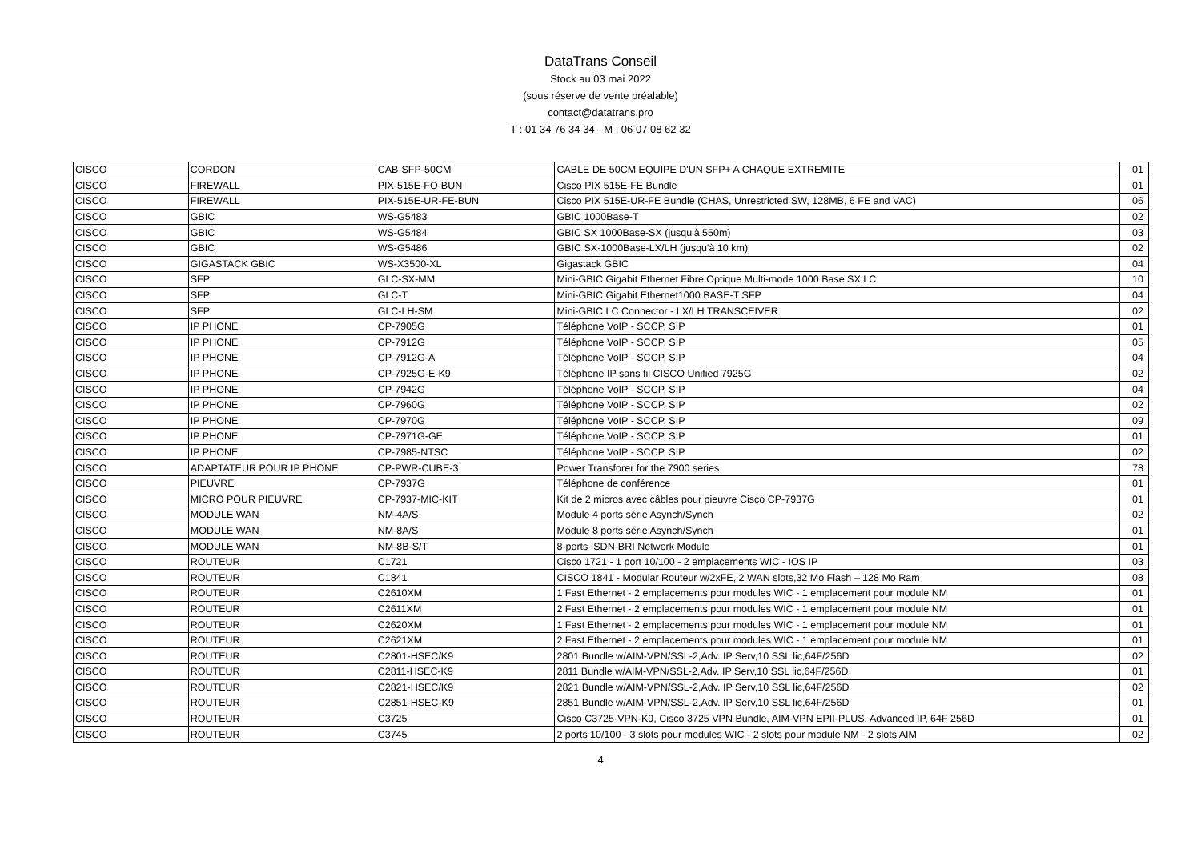DataTrans Conseil
Stock au 03 mai 2022
(sous réserve de vente préalable)
contact@datatrans.pro
T : 01 34 76 34 34 - M : 06 07 08 62 32
| CISCO | CORDON | CAB-SFP-50CM | CABLE DE 50CM EQUIPE D'UN SFP+ A CHAQUE EXTREMITE | 01 |
| CISCO | FIREWALL | PIX-515E-FO-BUN | Cisco PIX 515E-FE Bundle | 01 |
| CISCO | FIREWALL | PIX-515E-UR-FE-BUN | Cisco PIX 515E-UR-FE Bundle (CHAS, Unrestricted SW, 128MB, 6 FE and VAC) | 06 |
| CISCO | GBIC | WS-G5483 | GBIC 1000Base-T | 02 |
| CISCO | GBIC | WS-G5484 | GBIC SX 1000Base-SX (jusqu'à 550m) | 03 |
| CISCO | GBIC | WS-G5486 | GBIC SX-1000Base-LX/LH (jusqu'à 10 km) | 02 |
| CISCO | GIGASTACK GBIC | WS-X3500-XL | Gigastack GBIC | 04 |
| CISCO | SFP | GLC-SX-MM | Mini-GBIC Gigabit Ethernet Fibre Optique Multi-mode 1000 Base SX LC | 10 |
| CISCO | SFP | GLC-T | Mini-GBIC Gigabit Ethernet1000 BASE-T SFP | 04 |
| CISCO | SFP | GLC-LH-SM | Mini-GBIC LC Connector - LX/LH TRANSCEIVER | 02 |
| CISCO | IP PHONE | CP-7905G | Téléphone VoIP - SCCP, SIP | 01 |
| CISCO | IP PHONE | CP-7912G | Téléphone VoIP - SCCP, SIP | 05 |
| CISCO | IP PHONE | CP-7912G-A | Téléphone VoIP - SCCP, SIP | 04 |
| CISCO | IP PHONE | CP-7925G-E-K9 | Téléphone IP sans fil CISCO Unified 7925G | 02 |
| CISCO | IP PHONE | CP-7942G | Téléphone VoIP - SCCP, SIP | 04 |
| CISCO | IP PHONE | CP-7960G | Téléphone VoIP - SCCP, SIP | 02 |
| CISCO | IP PHONE | CP-7970G | Téléphone VoIP - SCCP, SIP | 09 |
| CISCO | IP PHONE | CP-7971G-GE | Téléphone VoIP - SCCP, SIP | 01 |
| CISCO | IP PHONE | CP-7985-NTSC | Téléphone VoIP - SCCP, SIP | 02 |
| CISCO | ADAPTATEUR POUR IP PHONE | CP-PWR-CUBE-3 | Power Transforer for the 7900 series | 78 |
| CISCO | PIEUVRE | CP-7937G | Téléphone de conférence | 01 |
| CISCO | MICRO POUR PIEUVRE | CP-7937-MIC-KIT | Kit de 2 micros avec câbles pour pieuvre Cisco CP-7937G | 01 |
| CISCO | MODULE WAN | NM-4A/S | Module 4 ports série Asynch/Synch | 02 |
| CISCO | MODULE WAN | NM-8A/S | Module 8 ports série Asynch/Synch | 01 |
| CISCO | MODULE WAN | NM-8B-S/T | 8-ports ISDN-BRI Network Module | 01 |
| CISCO | ROUTEUR | C1721 | Cisco 1721 - 1 port 10/100 - 2 emplacements WIC - IOS IP | 03 |
| CISCO | ROUTEUR | C1841 | CISCO 1841 - Modular Routeur w/2xFE, 2 WAN slots,32 Mo Flash – 128 Mo Ram | 08 |
| CISCO | ROUTEUR | C2610XM | 1 Fast Ethernet - 2 emplacements pour modules WIC - 1 emplacement pour module NM | 01 |
| CISCO | ROUTEUR | C2611XM | 2 Fast Ethernet - 2 emplacements pour modules WIC - 1 emplacement pour module NM | 01 |
| CISCO | ROUTEUR | C2620XM | 1 Fast Ethernet - 2 emplacements pour modules WIC - 1 emplacement pour module NM | 01 |
| CISCO | ROUTEUR | C2621XM | 2 Fast Ethernet - 2 emplacements pour modules WIC - 1 emplacement pour module NM | 01 |
| CISCO | ROUTEUR | C2801-HSEC/K9 | 2801 Bundle w/AIM-VPN/SSL-2,Adv. IP Serv,10 SSL lic,64F/256D | 02 |
| CISCO | ROUTEUR | C2811-HSEC-K9 | 2811 Bundle w/AIM-VPN/SSL-2,Adv. IP Serv,10 SSL lic,64F/256D | 01 |
| CISCO | ROUTEUR | C2821-HSEC/K9 | 2821 Bundle w/AIM-VPN/SSL-2,Adv. IP Serv,10 SSL lic,64F/256D | 02 |
| CISCO | ROUTEUR | C2851-HSEC-K9 | 2851 Bundle w/AIM-VPN/SSL-2,Adv. IP Serv,10 SSL lic,64F/256D | 01 |
| CISCO | ROUTEUR | C3725 | Cisco C3725-VPN-K9, Cisco 3725 VPN Bundle, AIM-VPN EPII-PLUS, Advanced IP, 64F 256D | 01 |
| CISCO | ROUTEUR | C3745 | 2 ports 10/100 - 3 slots pour modules WIC - 2 slots pour module NM - 2 slots AIM | 02 |
4